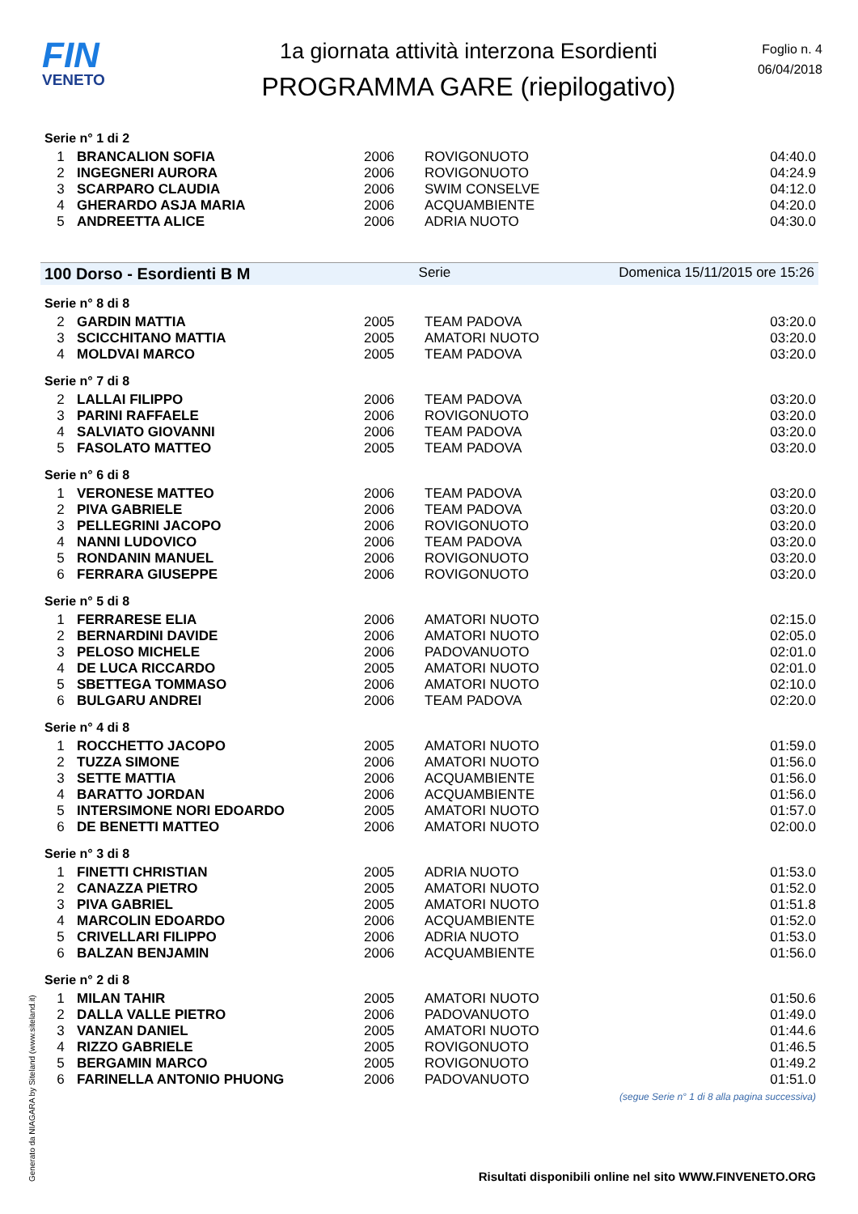FIN
VENETO
1a giornata attività interzona Esordienti
PROGRAMMA GARE (riepilogativo)
Foglio n. 4
06/04/2018
Serie n° 1 di 2
| 1 | BRANCALION SOFIA | 2006 | ROVIGONUOTO | 04:40.0 |
| 2 | INGEGNERI AURORA | 2006 | ROVIGONUOTO | 04:24.9 |
| 3 | SCARPARO CLAUDIA | 2006 | SWIM CONSELVE | 04:12.0 |
| 4 | GHERARDO ASJA MARIA | 2006 | ACQUAMBIENTE | 04:20.0 |
| 5 | ANDREETTA ALICE | 2006 | ADRIA NUOTO | 04:30.0 |
100 Dorso - Esordienti B M Serie Domenica 15/11/2015 ore 15:26
Serie n° 8 di 8
| 2 | GARDIN MATTIA | 2005 | TEAM PADOVA | 03:20.0 |
| 3 | SCICCHITANO MATTIA | 2005 | AMATORI NUOTO | 03:20.0 |
| 4 | MOLDVAI MARCO | 2005 | TEAM PADOVA | 03:20.0 |
Serie n° 7 di 8
| 2 | LALLAI FILIPPO | 2006 | TEAM PADOVA | 03:20.0 |
| 3 | PARINI RAFFAELE | 2006 | ROVIGONUOTO | 03:20.0 |
| 4 | SALVIATO GIOVANNI | 2006 | TEAM PADOVA | 03:20.0 |
| 5 | FASOLATO MATTEO | 2005 | TEAM PADOVA | 03:20.0 |
Serie n° 6 di 8
| 1 | VERONESE MATTEO | 2006 | TEAM PADOVA | 03:20.0 |
| 2 | PIVA GABRIELE | 2006 | TEAM PADOVA | 03:20.0 |
| 3 | PELLEGRINI JACOPO | 2006 | ROVIGONUOTO | 03:20.0 |
| 4 | NANNI LUDOVICO | 2006 | TEAM PADOVA | 03:20.0 |
| 5 | RONDANIN MANUEL | 2006 | ROVIGONUOTO | 03:20.0 |
| 6 | FERRARA GIUSEPPE | 2006 | ROVIGONUOTO | 03:20.0 |
Serie n° 5 di 8
| 1 | FERRARESE ELIA | 2006 | AMATORI NUOTO | 02:15.0 |
| 2 | BERNARDINI DAVIDE | 2006 | AMATORI NUOTO | 02:05.0 |
| 3 | PELOSO MICHELE | 2006 | PADOVANUOTO | 02:01.0 |
| 4 | DE LUCA RICCARDO | 2005 | AMATORI NUOTO | 02:01.0 |
| 5 | SBETTEGA TOMMASO | 2006 | AMATORI NUOTO | 02:10.0 |
| 6 | BULGARU ANDREI | 2006 | TEAM PADOVA | 02:20.0 |
Serie n° 4 di 8
| 1 | ROCCHETTO JACOPO | 2005 | AMATORI NUOTO | 01:59.0 |
| 2 | TUZZA SIMONE | 2006 | AMATORI NUOTO | 01:56.0 |
| 3 | SETTE MATTIA | 2006 | ACQUAMBIENTE | 01:56.0 |
| 4 | BARATTO JORDAN | 2006 | ACQUAMBIENTE | 01:56.0 |
| 5 | INTERSIMONE NORI EDOARDO | 2005 | AMATORI NUOTO | 01:57.0 |
| 6 | DE BENETTI MATTEO | 2006 | AMATORI NUOTO | 02:00.0 |
Serie n° 3 di 8
| 1 | FINETTI CHRISTIAN | 2005 | ADRIA NUOTO | 01:53.0 |
| 2 | CANAZZA PIETRO | 2005 | AMATORI NUOTO | 01:52.0 |
| 3 | PIVA GABRIEL | 2005 | AMATORI NUOTO | 01:51.8 |
| 4 | MARCOLIN EDOARDO | 2006 | ACQUAMBIENTE | 01:52.0 |
| 5 | CRIVELLARI FILIPPO | 2006 | ADRIA NUOTO | 01:53.0 |
| 6 | BALZAN BENJAMIN | 2006 | ACQUAMBIENTE | 01:56.0 |
Serie n° 2 di 8
| 1 | MILAN TAHIR | 2005 | AMATORI NUOTO | 01:50.6 |
| 2 | DALLA VALLE PIETRO | 2006 | PADOVANUOTO | 01:49.0 |
| 3 | VANZAN DANIEL | 2005 | AMATORI NUOTO | 01:44.6 |
| 4 | RIZZO GABRIELE | 2005 | ROVIGONUOTO | 01:46.5 |
| 5 | BERGAMIN MARCO | 2005 | ROVIGONUOTO | 01:49.2 |
| 6 | FARINELLA ANTONIO PHUONG | 2006 | PADOVANUOTO | 01:51.0 |
(segue Serie n° 1 di 8 alla pagina successiva)
Generato da NIAGARA by Siteland (www.siteland.it)
Risultati disponibili online nel sito WWW.FINVENETO.ORG